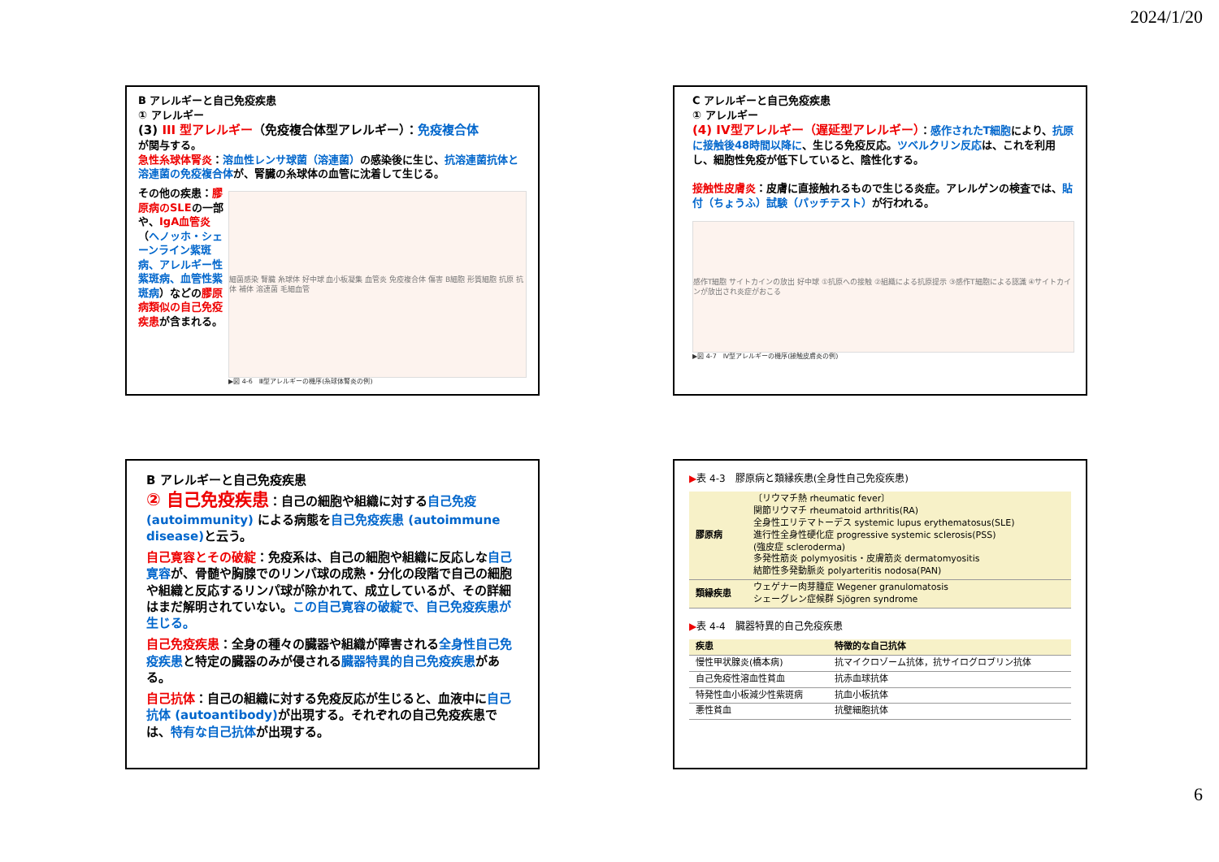2024/1/20
B アレルギーと自己免疫疾患
① アレルギー
(3) III 型アレルギー（免疫複合体型アレルギー）：免疫複合体
が関与する。
急性糸球体腎炎：溶血性レンサ球菌（溶連菌）の感染後に生じ、抗溶連菌抗体と溶連菌の免疫複合体が、腎臓の糸球体の血管に沈着して生じる。
その他の疾患：膠原病のSLEの一部や、IgA血管炎（ヘノッホ・シェーンライン紫斑病、アレルギー性紫斑病、血管性紫斑病）などの膠原病類似の自己免疫疾患が含まれる。
細菌感染 腎臓 糸球体 好中球 血小板凝集 血管炎 免疫複合体 傷害 B細胞 形質細胞 抗原 抗体 補体 溶連菌 毛細血管
▶図 4-6　Ⅲ型アレルギーの機序(糸球体腎炎の例)
C アレルギーと自己免疫疾患
① アレルギー
(4) IV型アレルギー（遅延型アレルギー）：感作されたT細胞により、抗原に接触後48時間以降に、生じる免疫反応。ツベルクリン反応は、これを利用し、細胞性免疫が低下していると、陰性化する。
接触性皮膚炎：皮膚に直接触れるもので生じる炎症。アレルゲンの検査では、貼付（ちょうふ）試験（パッチテスト）が行われる。
感作T細胞 サイトカインの放出 好中球 ①抗原への接触 ②組織による抗原提示 ③感作T細胞による認識 ④サイトカインが放出され炎症がおこる
▶図 4-7　Ⅳ型アレルギーの機序(接触皮膚炎の例)
B アレルギーと自己免疫疾患
② 自己免疫疾患：自己の細胞や組織に対する自己免疫 (autoimmunity) による病態を自己免疫疾患 (autoimmune disease) と云う。
自己寛容とその破綻：免疫系は、自己の細胞や組織に反応しな自己寛容が、骨髄や胸腺でのリンパ球の成熟・分化の段階で自己の細胞や組織と反応するリンパ球が除かれて、成立しているが、その詳細はまだ解明されていない。この自己寛容の破綻で、自己免疫疾患が生じる。
自己免疫疾患：全身の種々の臓器や組織が障害される全身性自己免疫疾患と特定の臓器のみが侵される臓器特異的自己免疫疾患がある。
自己抗体：自己の組織に対する免疫反応が生じると、血液中に自己抗体 (autoantibody) が出現する。それぞれの自己免疫疾患では、特有な自己抗体が出現する。
▶表 4-3　膠原病と類縁疾患(全身性自己免疫疾患)
| 膠原病 | 〔リウマチ熱 rheumatic fever〕 関節リウマチ rheumatoid arthritis(RA) 全身性エリテマトーデス systemic lupus erythematosus(SLE) 進行性全身性硬化症 progressive systemic sclerosis(PSS) (強皮症 scleroderma) 多発性筋炎 polymyositis・皮膚筋炎 dermatomyositis 結節性多発動脈炎 polyarteritis nodosa(PAN) |
| 類縁疾患 | ウェゲナー肉芽腫症 Wegener granulomatosis シェーグレン症候群 Sjögren syndrome |
▶表 4-4　臓器特異的自己免疫疾患
| 疾患 | 特徴的な自己抗体 |
| --- | --- |
| 慢性甲状腺炎(橋本病) | 抗マイクロゾーム抗体，抗サイログロブリン抗体 |
| 自己免疫性溶血性貧血 | 抗赤血球抗体 |
| 特発性血小板減少性紫斑病 | 抗血小板抗体 |
| 悪性貧血 | 抗壁細胞抗体 |
6